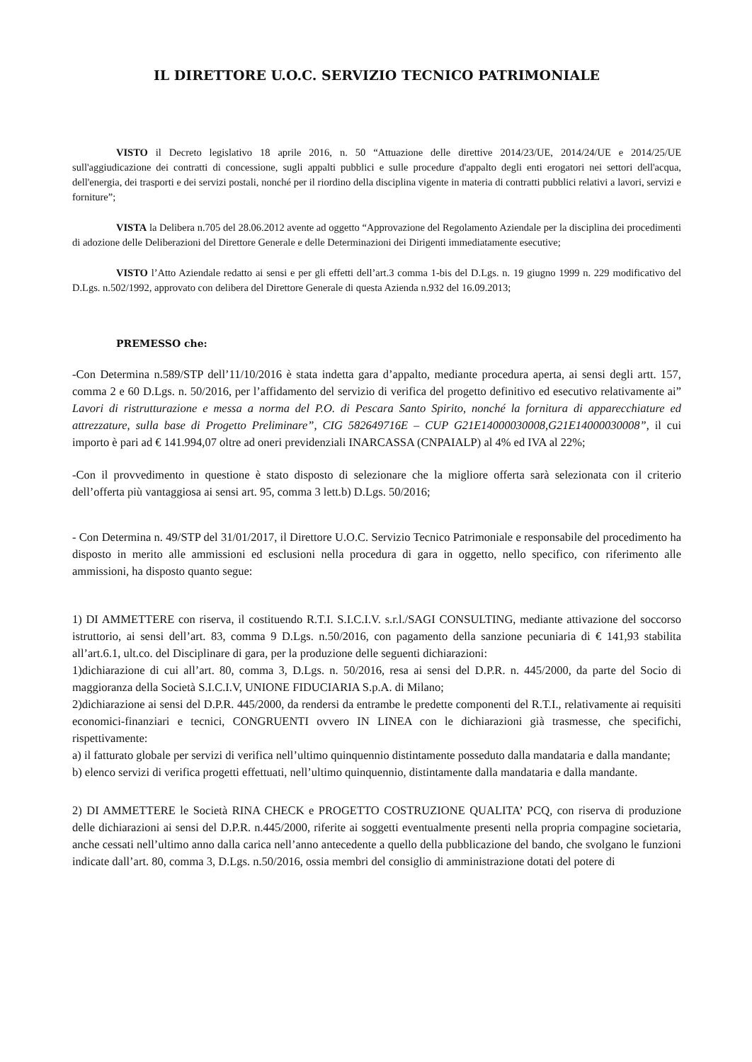IL DIRETTORE U.O.C. SERVIZIO TECNICO PATRIMONIALE
VISTO il Decreto legislativo 18 aprile 2016, n. 50 “Attuazione delle direttive 2014/23/UE, 2014/24/UE e 2014/25/UE sull'aggiudicazione dei contratti di concessione, sugli appalti pubblici e sulle procedure d'appalto degli enti erogatori nei settori dell'acqua, dell'energia, dei trasporti e dei servizi postali, nonché per il riordino della disciplina vigente in materia di contratti pubblici relativi a lavori, servizi e forniture”;
VISTA la Delibera n.705 del 28.06.2012 avente ad oggetto “Approvazione del Regolamento Aziendale per la disciplina dei procedimenti di adozione delle Deliberazioni del Direttore Generale e delle Determinazioni dei Dirigenti immediatamente esecutive;
VISTO l’Atto Aziendale redatto ai sensi e per gli effetti dell’art.3 comma 1-bis del D.Lgs. n. 19 giugno 1999 n. 229 modificativo del D.Lgs. n.502/1992, approvato con delibera del Direttore Generale di questa Azienda n.932 del 16.09.2013;
PREMESSO che:
-Con Determina n.589/STP dell’11/10/2016 è stata indetta gara d’appalto, mediante procedura aperta, ai sensi degli artt. 157, comma 2 e 60 D.Lgs. n. 50/2016, per l’affidamento del servizio di verifica del progetto definitivo ed esecutivo relativamente ai” Lavori di ristrutturazione e messa a norma del P.O. di Pescara Santo Spirito, nonché la fornitura di apparecchiature ed attrezzature, sulla base di Progetto Preliminare”, CIG 582649716E – CUP G21E14000030008,G21E14000030008”, il cui importo è pari ad € 141.994,07 oltre ad oneri previdenziali INARCASSA (CNPAIALP) al 4% ed IVA al 22%;
-Con il provvedimento in questione è stato disposto di selezionare che la migliore offerta sarà selezionata con il criterio dell’offerta più vantaggiosa ai sensi art. 95, comma 3 lett.b) D.Lgs. 50/2016;
- Con Determina n. 49/STP del 31/01/2017, il Direttore U.O.C. Servizio Tecnico Patrimoniale e responsabile del procedimento ha disposto in merito alle ammissioni ed esclusioni nella procedura di gara in oggetto, nello specifico, con riferimento alle ammissioni, ha disposto quanto segue:
1) DI AMMETTERE con riserva, il costituendo R.T.I. S.I.C.I.V. s.r.l./SAGI CONSULTING, mediante attivazione del soccorso istruttorio, ai sensi dell’art. 83, comma 9 D.Lgs. n.50/2016, con pagamento della sanzione pecuniaria di € 141,93 stabilita all’art.6.1, ult.co. del Disciplinare di gara, per la produzione delle seguenti dichiarazioni:
1)dichiarazione di cui all’art. 80, comma 3, D.Lgs. n. 50/2016, resa ai sensi del D.P.R. n. 445/2000, da parte del Socio di maggioranza della Società S.I.C.I.V, UNIONE FIDUCIARIA S.p.A. di Milano;
2)dichiarazione ai sensi del D.P.R. 445/2000, da rendersi da entrambe le predette componenti del R.T.I., relativamente ai requisiti economici-finanziari e tecnici, CONGRUENTI ovvero IN LINEA con le dichiarazioni già trasmesse, che specifichi, rispettivamente:
a) il fatturato globale per servizi di verifica nell’ultimo quinquennio distintamente posseduto dalla mandataria e dalla mandante;
b) elenco servizi di verifica progetti effettuati, nell’ultimo quinquennio, distintamente dalla mandataria e dalla mandante.
2) DI AMMETTERE le Società RINA CHECK e PROGETTO COSTRUZIONE QUALITA’ PCQ, con riserva di produzione delle dichiarazioni ai sensi del D.P.R. n.445/2000, riferite ai soggetti eventualmente presenti nella propria compagine societaria, anche cessati nell’ultimo anno dalla carica nell’anno antecedente a quello della pubblicazione del bando, che svolgano le funzioni indicate dall’art. 80, comma 3, D.Lgs. n.50/2016, ossia membri del consiglio di amministrazione dotati del potere di